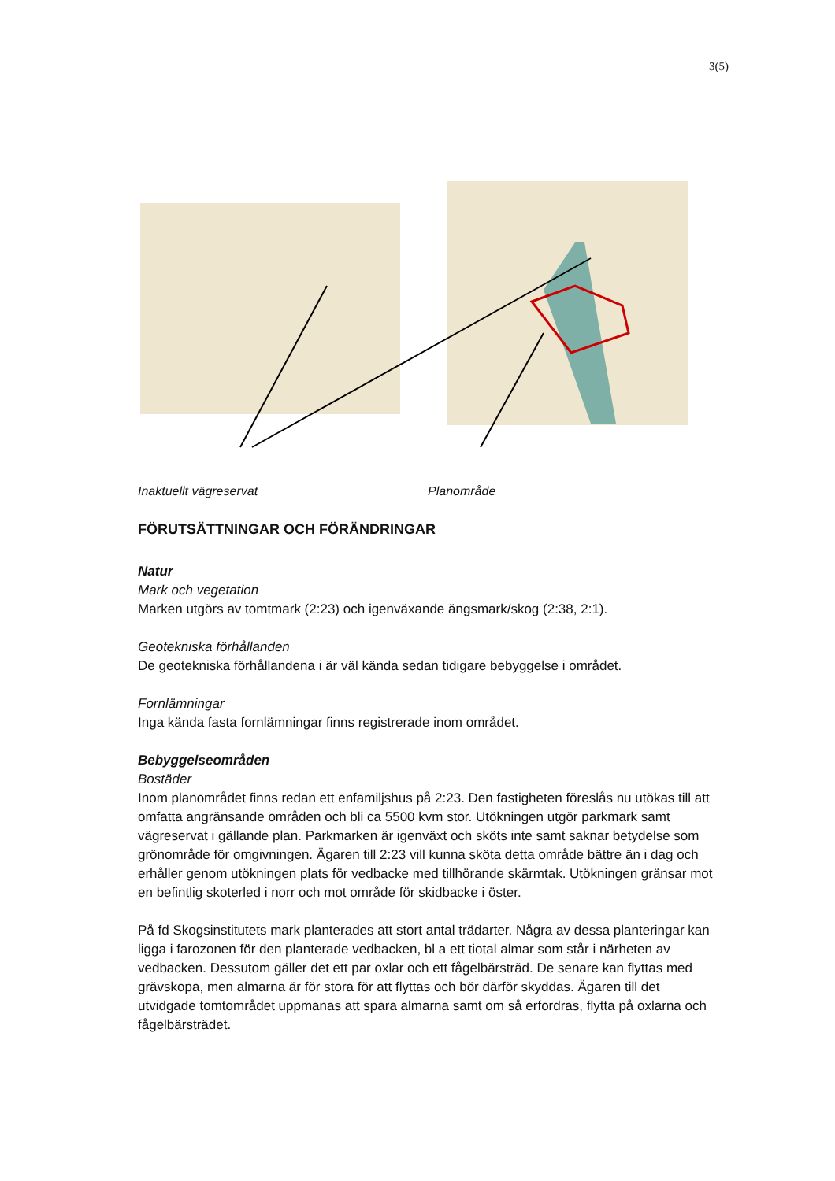3(5)
Inaktuellt vägreservat Planområde
FÖRUTSÄTTNINGAR OCH FÖRÄNDRINGAR
Natur
Mark och vegetation
Marken utgörs av tomtmark (2:23) och igenväxande ängsmark/skog (2:38, 2:1).
Geotekniska förhållanden
De geotekniska förhållandena i är väl kända sedan tidigare bebyggelse i området.
Fornlämningar
Inga kända fasta fornlämningar finns registrerade inom området.
Bebyggelseområden
Bostäder
Inom planområdet finns redan ett enfamiljshus på 2:23. Den fastigheten föreslås nu utökas till att omfatta angränsande områden och bli ca 5500 kvm stor. Utökningen utgör parkmark samt vägreservat i gällande plan. Parkmarken är igenväxt och sköts inte samt saknar betydelse som grönområde för omgivningen. Ägaren till 2:23 vill kunna sköta detta område bättre än i dag och erhåller genom utökningen plats för vedbacke med tillhörande skärmtak. Utökningen gränsar mot en befintlig skoterled i norr och mot område för skidbacke i öster.
På fd Skogsinstitutets mark planterades att stort antal trädarter. Några av dessa plante­ringar kan ligga i farozonen för den planterade vedbacken, bl a ett tiotal almar som står i närheten av vedbacken. Dessutom gäller det ett par oxlar och ett fågelbärsträd. De senare kan flyttas med grävskopa, men almarna är för stora för att flyttas och bör därför skyddas. Ägaren till det utvidgade tomtområdet uppmanas att spara almarna samt om så erfordras, flytta på oxlarna och fågelbärsträdet.